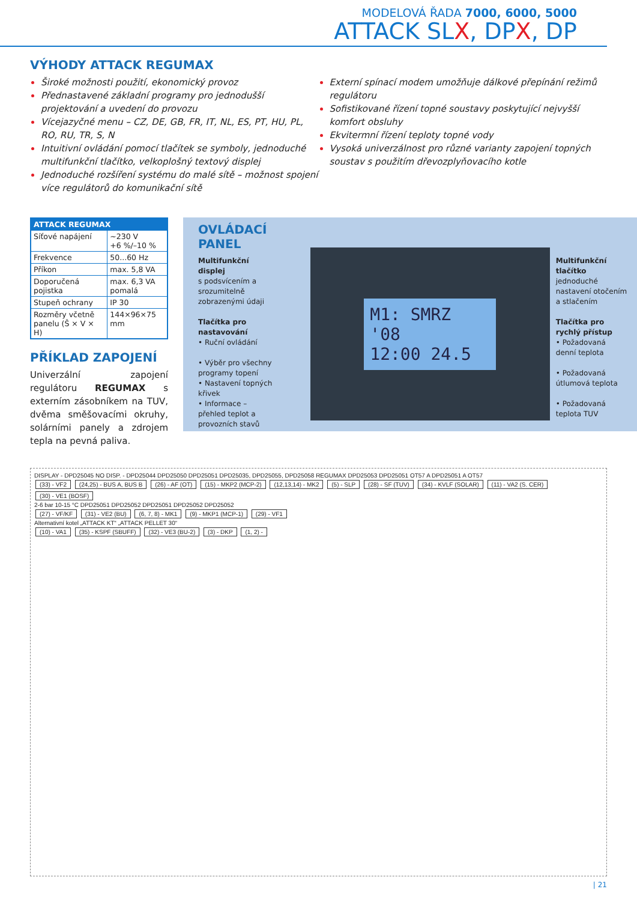MODELOVÁ ŘADA 7000, 6000, 5000
ATTACK SLX, DPX, DP
VÝHODY ATTACK REGUMAX
Široké možnosti použití, ekonomický provoz
Přednastavené základní programy pro jednodušší projektování a uvedení do provozu
Vícejazyčné menu – CZ, DE, GB, FR, IT, NL, ES, PT, HU, PL, RO, RU, TR, S, N
Intuitivní ovládání pomocí tlačítek se symboly, jednoduché multifunkční tlačítko, velkoplošný textový displej
Jednoduché rozšíření systému do malé sítě – možnost spojení více regulátorů do komunikační sítě
Externí spínací modem umožňuje dálkové přepínání režimů regulátoru
Sofistikované řízení topné soustavy poskytující nejvyšší komfort obsluhy
Ekvitermní řízení teploty topné vody
Vysoká univerzálnost pro různé varianty zapojení topných soustav s použitím dřevozplyňovacího kotle
| ATTACK REGUMAX | |
| --- | --- |
| Síťové napájení | ~230 V +6 %/–10 % |
| Frekvence | 50...60 Hz |
| Příkon | max. 5,8 VA |
| Doporučená pojistka | max. 6,3 VA pomalá |
| Stupeň ochrany | IP 30 |
| Rozměry včetně panelu (Š × V × H) | 144×96×75 mm |
PŘÍKLAD ZAPOJENÍ
Univerzální zapojení regulátoru REGUMAX s externím zásobníkem na TUV, dvěma směšovacími okruhy, solárními panely a zdrojem tepla na pevná paliva.
OVLÁDACÍ PANEL
Multifunkční displej
s podsvícením a srozumitelně zobrazenými údaji
Tlačítka pro nastavování
• Ruční ovládání
• Výběr pro všechny programy topení
• Nastavení topných křivek
• Informace – přehled teplot a provozních stavů
M1: SMRZ '08
12:00 24.5
Multifunkční tlačítko
jednoduché nastavení otočením a stlačením
Tlačítka pro rychlý přístup
• Požadovaná denní teplota
• Požadovaná útlumová teplota
• Požadovaná teplota TUV
DISPLAY - DPD25045 NO DISP. - DPD25044 DPD25050 DPD25051 DPD25035, DPD25055, DPD25058 REGUMAX DPD25053 DPD25051 OT57 A DPD25051 A OT57
(33) - VF2 (24,25) - BUS A, BUS B (26) - AF (OT) (15) - MKP2 (MCP-2) (12,13,14) - MK2 (5) - SLP (28) - SF (TUV) (34) - KVLF (SOLAR) (11) - VA2 (S. CER) (30) - VE1 (BOSF)
2-6 bar 10-15 °C DPD25051 DPD25052 DPD25051 DPD25052 DPD25052
(27) - VF/KF (31) - VE2 (BU) (6, 7, 8) - MK1 (9) - MKP1 (MCP-1) (29) - VF1
Alternativní kotel „ATTACK KT“ „ATTACK PELLET 30“
(10) - VA1 (35) - KSPF (SBUFF) (32) - VE3 (BU-2) (3) - DKP (1, 2) -
| 21